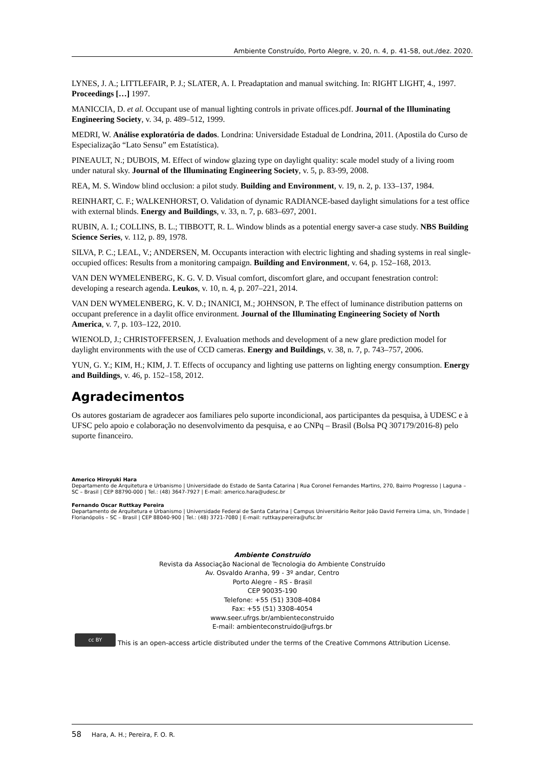Ambiente Construído, Porto Alegre, v. 20, n. 4, p. 41-58, out./dez. 2020.
LYNES, J. A.; LITTLEFAIR, P. J.; SLATER, A. I. Preadaptation and manual switching. In: RIGHT LIGHT, 4., 1997. Proceedings […] 1997.
MANICCIA, D. et al. Occupant use of manual lighting controls in private offices.pdf. Journal of the Illuminating Engineering Society, v. 34, p. 489–512, 1999.
MEDRI, W. Análise exploratória de dados. Londrina: Universidade Estadual de Londrina, 2011. (Apostila do Curso de Especialização “Lato Sensu” em Estatística).
PINEAULT, N.; DUBOIS, M. Effect of window glazing type on daylight quality: scale model study of a living room under natural sky. Journal of the Illuminating Engineering Society, v. 5, p. 83-99, 2008.
REA, M. S. Window blind occlusion: a pilot study. Building and Environment, v. 19, n. 2, p. 133–137, 1984.
REINHART, C. F.; WALKENHORST, O. Validation of dynamic RADIANCE-based daylight simulations for a test office with external blinds. Energy and Buildings, v. 33, n. 7, p. 683–697, 2001.
RUBIN, A. I.; COLLINS, B. L.; TIBBOTT, R. L. Window blinds as a potential energy saver-a case study. NBS Building Science Series, v. 112, p. 89, 1978.
SILVA, P. C.; LEAL, V.; ANDERSEN, M. Occupants interaction with electric lighting and shading systems in real single-occupied offices: Results from a monitoring campaign. Building and Environment, v. 64, p. 152–168, 2013.
VAN DEN WYMELENBERG, K. G. V. D. Visual comfort, discomfort glare, and occupant fenestration control: developing a research agenda. Leukos, v. 10, n. 4, p. 207–221, 2014.
VAN DEN WYMELENBERG, K. V. D.; INANICI, M.; JOHNSON, P. The effect of luminance distribution patterns on occupant preference in a daylit office environment. Journal of the Illuminating Engineering Society of North America, v. 7, p. 103–122, 2010.
WIENOLD, J.; CHRISTOFFERSEN, J. Evaluation methods and development of a new glare prediction model for daylight environments with the use of CCD cameras. Energy and Buildings, v. 38, n. 7, p. 743–757, 2006.
YUN, G. Y.; KIM, H.; KIM, J. T. Effects of occupancy and lighting use patterns on lighting energy consumption. Energy and Buildings, v. 46, p. 152–158, 2012.
Agradecimentos
Os autores gostariam de agradecer aos familiares pelo suporte incondicional, aos participantes da pesquisa, à UDESC e à UFSC pelo apoio e colaboração no desenvolvimento da pesquisa, e ao CNPq – Brasil (Bolsa PQ 307179/2016-8) pelo suporte financeiro.
Americo Hiroyuki Hara
Departamento de Arquitetura e Urbanismo | Universidade do Estado de Santa Catarina | Rua Coronel Fernandes Martins, 270, Bairro Progresso | Laguna – SC – Brasil | CEP 88790-000 | Tel.: (48) 3647-7927 | E-mail: americo.hara@udesc.br
Fernando Oscar Ruttkay Pereira
Departamento de Arquitetura e Urbanismo | Universidade Federal de Santa Catarina | Campus Universitário Reitor João David Ferreira Lima, s/n, Trindade | Florianópolis – SC – Brasil | CEP 88040-900 | Tel.: (48) 3721-7080 | E-mail: ruttkay.pereira@ufsc.br
Ambiente Construído
Revista da Associação Nacional de Tecnologia do Ambiente Construído
Av. Osvaldo Aranha, 99 - 3º andar, Centro
Porto Alegre – RS - Brasil
CEP 90035-190
Telefone: +55 (51) 3308-4084
Fax: +55 (51) 3308-4054
www.seer.ufrgs.br/ambienteconstruido
E-mail: ambienteconstruido@ufrgs.br
cc BY This is an open-access article distributed under the terms of the Creative Commons Attribution License.
58 Hara, A. H.; Pereira, F. O. R.